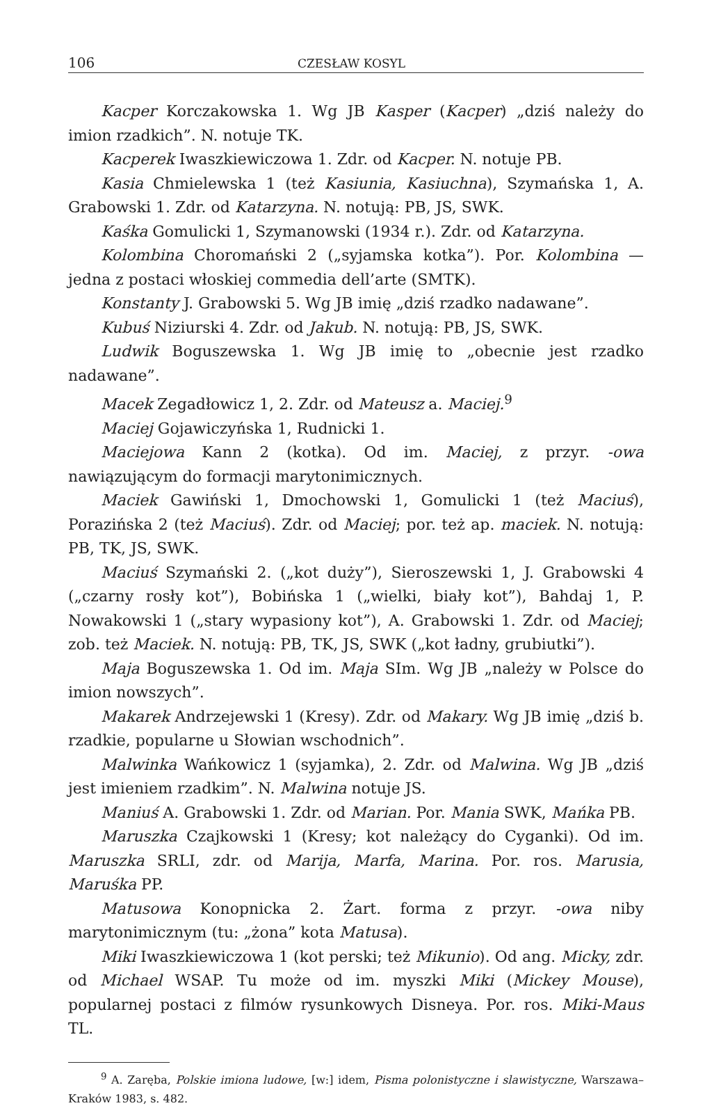106 CZESŁAW KOSYL
Kacper Korczakowska 1. Wg JB Kasper (Kacper) „dziś należy do imion rzadkich”. N. notuje TK.
Kacperek Iwaszkiewiczowa 1. Zdr. od Kacper. N. notuje PB.
Kasia Chmielewska 1 (też Kasiunia, Kasiuchna), Szymańska 1, A. Grabowski 1. Zdr. od Katarzyna. N. notują: PB, JS, SWK.
Kaśka Gomulicki 1, Szymanowski (1934 r.). Zdr. od Katarzyna.
Kolombina Choromański 2 („syjamska kotka”). Por. Kolombina — jedna z postaci włoskiej commedia dell’arte (SMTK).
Konstanty J. Grabowski 5. Wg JB imię „dziś rzadko nadawane”.
Kubuś Niziurski 4. Zdr. od Jakub. N. notują: PB, JS, SWK.
Ludwik Boguszewska 1. Wg JB imię to „obecnie jest rzadko nadawane”.
Macek Zegadłowicz 1, 2. Zdr. od Mateusz a. Maciej.<sup>9</sup>
Maciej Gojawiczyńska 1, Rudnicki 1.
Maciejowa Kann 2 (kotka). Od im. Maciej, z przyr. -owa nawiązującym do formacji marytonimicznych.
Maciek Gawiński 1, Dmochowski 1, Gomulicki 1 (też Maciuś), Porazińska 2 (też Maciuś). Zdr. od Maciej; por. też ap. maciek. N. notują: PB, TK, JS, SWK.
Maciuś Szymański 2. („kot duży”), Sieroszewski 1, J. Grabowski 4 („czarny rosły kot”), Bobińska 1 („wielki, biały kot”), Bahdaj 1, P. Nowakowski 1 („stary wypasiony kot”), A. Grabowski 1. Zdr. od Maciej; zob. też Maciek. N. notują: PB, TK, JS, SWK („kot ładny, grubiutki”).
Maja Boguszewska 1. Od im. Maja SIm. Wg JB „należy w Polsce do imion nowszych”.
Makarek Andrzejewski 1 (Kresy). Zdr. od Makary. Wg JB imię „dziś b. rzadkie, popularne u Słowian wschodnich”.
Malwinka Wańkowicz 1 (syjamka), 2. Zdr. od Malwina. Wg JB „dziś jest imieniem rzadkim”. N. Malwina notuje JS.
Maniuś A. Grabowski 1. Zdr. od Marian. Por. Mania SWK, Mańka PB.
Maruszka Czajkowski 1 (Kresy; kot należący do Cyganki). Od im. Maruszka SRLI, zdr. od Marija, Marfa, Marina. Por. ros. Marusia, Maruśka PP.
Matusowa Konopnicka 2. Żart. forma z przyr. -owa niby marytonimicznym (tu: „żona” kota Matusa).
Miki Iwaszkiewiczowa 1 (kot perski; też Mikunio). Od ang. Micky, zdr. od Michael WSAP. Tu może od im. myszki Miki (Mickey Mouse), popularnej postaci z filmów rysunkowych Disneya. Por. ros. Miki-Maus TL.
<sup>9</sup> A. Zaręba, Polskie imiona ludowe, [w:] idem, Pisma polonistyczne i slawistyczne, Warszawa–Kraków 1983, s. 482.